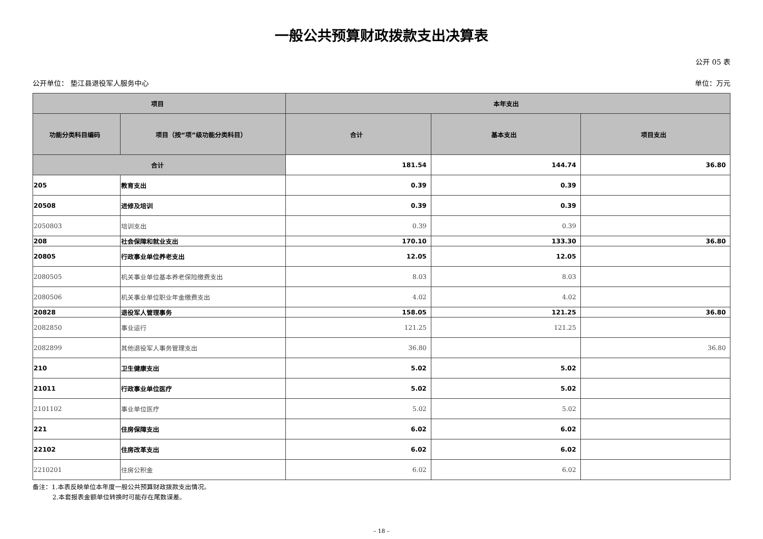一般公共预算财政拨款支出决算表
公开 05 表
公开单位： 垫江县退役军人服务中心 单位：万元
| 项目 | | 本年支出 | | |
| --- | --- | --- | --- | --- |
| 功能分类科目编码 | 项目（按“项”级功能分类科目） | 合计 | 基本支出 | 项目支出 |
| 合计 | | 181.54 | 144.74 | 36.80 |
| 205 | 教育支出 | 0.39 | 0.39 | |
| 20508 | 进修及培训 | 0.39 | 0.39 | |
| 2050803 | 培训支出 | 0.39 | 0.39 | |
| 208 | 社会保障和就业支出 | 170.10 | 133.30 | 36.80 |
| 20805 | 行政事业单位养老支出 | 12.05 | 12.05 | |
| 2080505 | 机关事业单位基本养老保险缴费支出 | 8.03 | 8.03 | |
| 2080506 | 机关事业单位职业年金缴费支出 | 4.02 | 4.02 | |
| 20828 | 退役军人管理事务 | 158.05 | 121.25 | 36.80 |
| 2082850 | 事业运行 | 121.25 | 121.25 | |
| 2082899 | 其他退役军人事务管理支出 | 36.80 | | 36.80 |
| 210 | 卫生健康支出 | 5.02 | 5.02 | |
| 21011 | 行政事业单位医疗 | 5.02 | 5.02 | |
| 2101102 | 事业单位医疗 | 5.02 | 5.02 | |
| 221 | 住房保障支出 | 6.02 | 6.02 | |
| 22102 | 住房改革支出 | 6.02 | 6.02 | |
| 2210201 | 住房公积金 | 6.02 | 6.02 | |
备注：1.本表反映单位本年度一般公共预算财政拨款支出情况。
2.本套报表金额单位转换时可能存在尾数误差。
– 18 –